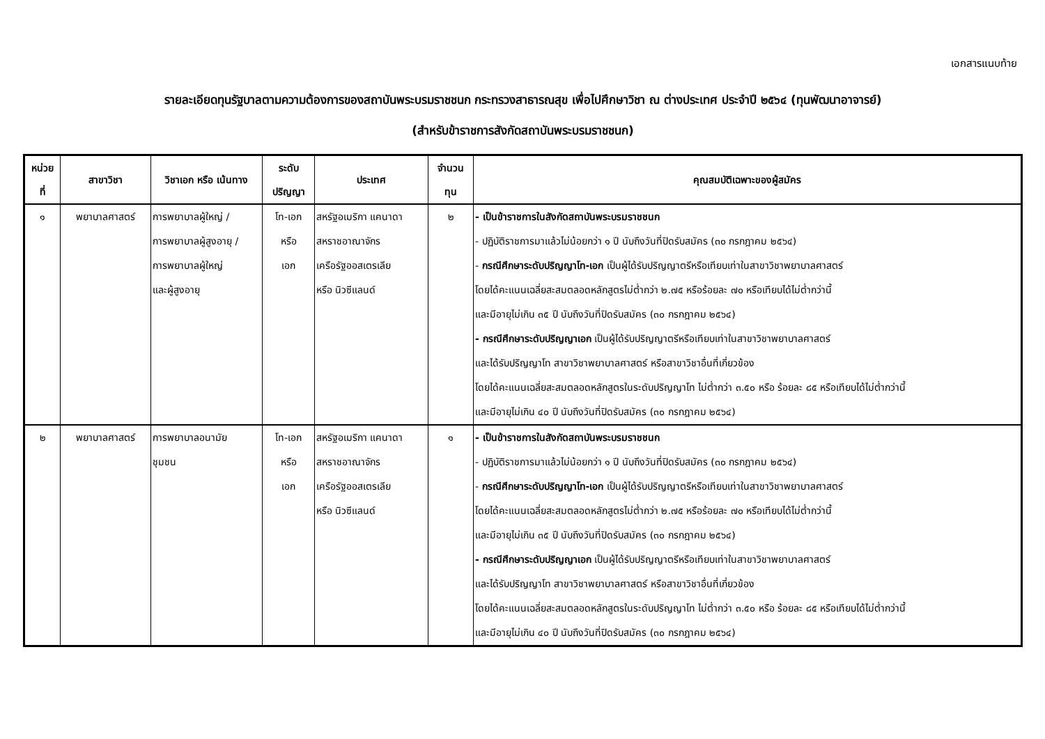เอกสารแนบท้าย
รายละเอียดทุนรัฐบาลตามความต้องการของสถาบันพระบรมราชชนก กระทรวงสาธารณสุข เพื่อไปศึกษาวิชา ณ ต่างประเทศ ประจำปี ๒๕๖๔ (ทุนพัฒนาอาจารย์)
(สำหรับข้าราชการสังกัดสถาบันพระบรมราชชนก)
| หน่วย ที่ | สาขาวิชา | วิชาเอก หรือ เน้นทาง | ระดับ ปริญญา | ประเทศ | จำนวน ทุน | คุณสมบัติเฉพาะของผู้สมัคร |
| --- | --- | --- | --- | --- | --- | --- |
| ๑ | พยาบาลศาสตร์ | การพยาบาลผู้ใหญ่ / การพยาบาลผู้สูงอายุ / การพยาบาลผู้ใหญ่ และผู้สูงอายุ | โท-เอก หรือ เอก | สหรัฐอเมริกา แคนาดา สหราชอาณาจักร เครือรัฐออสเตรเลีย หรือ นิวซีแลนด์ | ๒ | - เป็นข้าราชการในสังกัดสถาบันพระบรมราชชนก - ปฏิบัติราชการมาแล้วไม่น้อยกว่า ๑ ปี นับถึงวันที่ปิดรับสมัคร (๓๐ กรกฎาคม ๒๕๖๔) - กรณีศึกษาระดับปริญญาโท-เอก เป็นผู้ได้รับปริญญาตรีหรือเทียบเท่าในสาขาวิชาพยาบาลศาสตร์ โดยได้คะแนนเฉลี่ยสะสมตลอดหลักสูตรไม่ต่ำกว่า ๒.๗๕ หรือร้อยละ ๗๐ หรือเทียบได้ไม่ต่ำกว่านี้ และมีอายุไม่เกิน ๓๕ ปี นับถึงวันที่ปิดรับสมัคร (๓๐ กรกฎาคม ๒๕๖๔) - กรณีศึกษาระดับปริญญาเอก เป็นผู้ได้รับปริญญาตรีหรือเทียบเท่าในสาขาวิชาพยาบาลศาสตร์ และได้รับปริญญาโท สาขาวิชาพยาบาลศาสตร์ หรือสาขาวิชาอื่นที่เกี่ยวข้อง โดยได้คะแนนเฉลี่ยสะสมตลอดหลักสูตรในระดับปริญญาโท ไม่ต่ำกว่า ๓.๕๐ หรือ ร้อยละ ๘๕ หรือเทียบได้ไม่ต่ำกว่านี้ และมีอายุไม่เกิน ๔๐ ปี นับถึงวันที่ปิดรับสมัคร (๓๐ กรกฎาคม ๒๕๖๔) |
| ๒ | พยาบาลศาสตร์ | การพยาบาลอนามัย ชุมชน | โท-เอก หรือ เอก | สหรัฐอเมริกา แคนาดา สหราชอาณาจักร เครือรัฐออสเตรเลีย หรือ นิวซีแลนด์ | ๑ | - เป็นข้าราชการในสังกัดสถาบันพระบรมราชชนก - ปฏิบัติราชการมาแล้วไม่น้อยกว่า ๑ ปี นับถึงวันที่ปิดรับสมัคร (๓๐ กรกฎาคม ๒๕๖๔) - กรณีศึกษาระดับปริญญาโท-เอก เป็นผู้ได้รับปริญญาตรีหรือเทียบเท่าในสาขาวิชาพยาบาลศาสตร์ โดยได้คะแนนเฉลี่ยสะสมตลอดหลักสูตรไม่ต่ำกว่า ๒.๗๕ หรือร้อยละ ๗๐ หรือเทียบได้ไม่ต่ำกว่านี้ และมีอายุไม่เกิน ๓๕ ปี นับถึงวันที่ปิดรับสมัคร (๓๐ กรกฎาคม ๒๕๖๔) - กรณีศึกษาระดับปริญญาเอก เป็นผู้ได้รับปริญญาตรีหรือเทียบเท่าในสาขาวิชาพยาบาลศาสตร์ และได้รับปริญญาโท สาขาวิชาพยาบาลศาสตร์ หรือสาขาวิชาอื่นที่เกี่ยวข้อง โดยได้คะแนนเฉลี่ยสะสมตลอดหลักสูตรในระดับปริญญาโท ไม่ต่ำกว่า ๓.๕๐ หรือ ร้อยละ ๘๕ หรือเทียบได้ไม่ต่ำกว่านี้ และมีอายุไม่เกิน ๔๐ ปี นับถึงวันที่ปิดรับสมัคร (๓๐ กรกฎาคม ๒๕๖๔) |